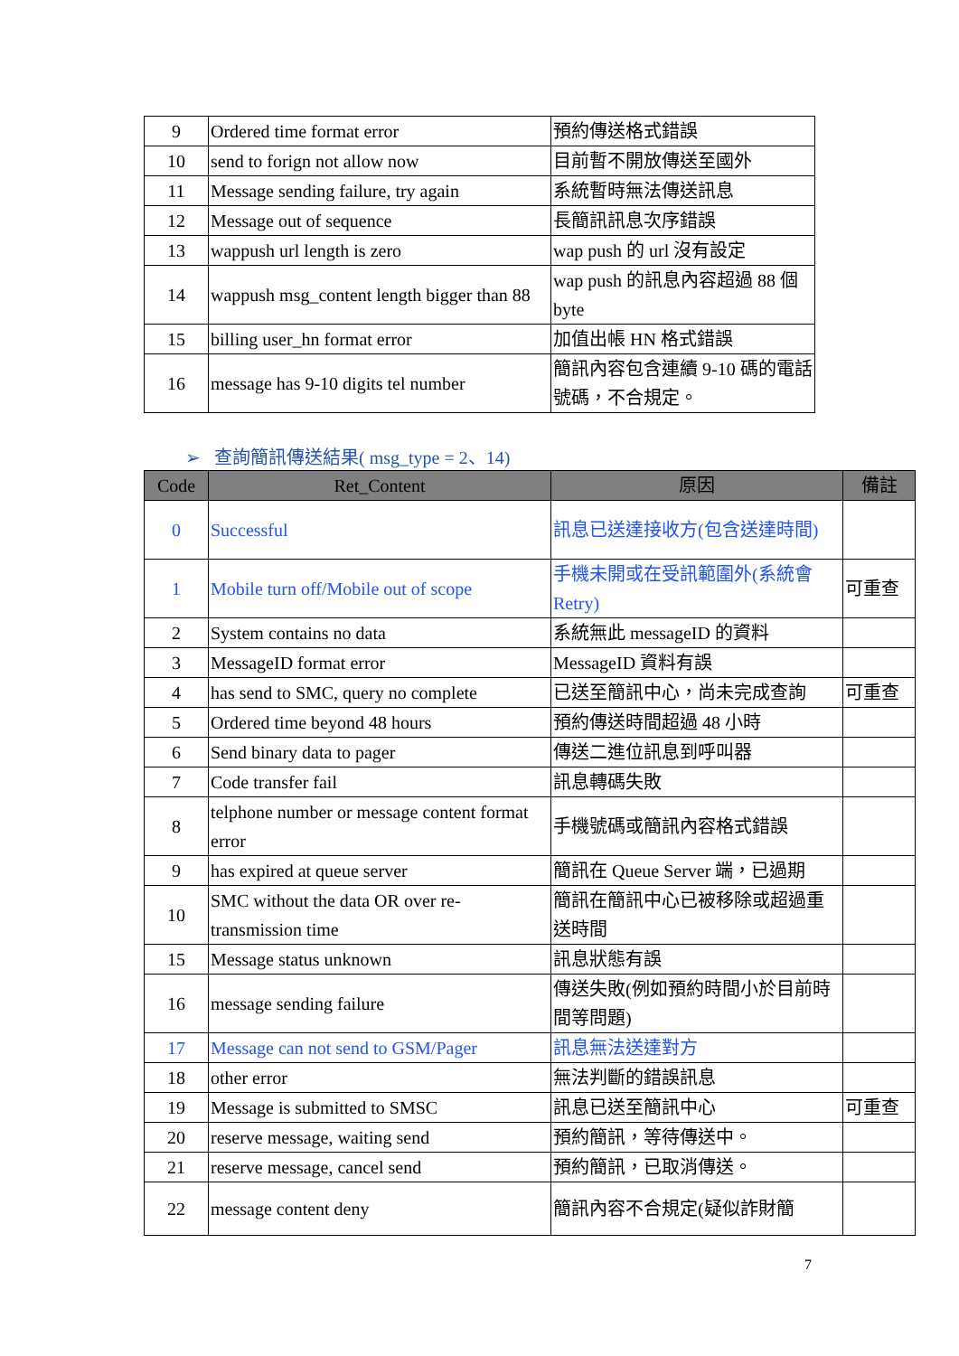| 9 | Ordered time format error | 預約傳送格式錯誤 |
| 10 | send to forign not allow now | 目前暫不開放傳送至國外 |
| 11 | Message sending failure, try again | 系統暫時無法傳送訊息 |
| 12 | Message out of sequence | 長簡訊訊息次序錯誤 |
| 13 | wappush url length is zero | wap push 的 url 沒有設定 |
| 14 | wappush msg_content length bigger than 88 | wap push 的訊息內容超過 88 個 byte |
| 15 | billing user_hn format error | 加值出帳 HN 格式錯誤 |
| 16 | message has 9-10 digits tel number | 簡訊內容包含連續 9-10 碼的電話號碼，不合規定。 |
➢ 查詢簡訊傳送結果( msg_type = 2、14)
| Code | Ret_Content | 原因 | 備註 |
| --- | --- | --- | --- |
| 0 | Successful | 訊息已送達接收方(包含送達時間) | |
| 1 | Mobile turn off/Mobile out of scope | 手機未開或在受訊範圍外(系統會Retry) | 可重查 |
| 2 | System contains no data | 系統無此 messageID 的資料 | |
| 3 | MessageID format error | MessageID 資料有誤 | |
| 4 | has send to SMC, query no complete | 已送至簡訊中心，尚未完成查詢 | 可重查 |
| 5 | Ordered time beyond 48 hours | 預約傳送時間超過 48 小時 | |
| 6 | Send binary data to pager | 傳送二進位訊息到呼叫器 | |
| 7 | Code transfer fail | 訊息轉碼失敗 | |
| 8 | telphone number or message content format error | 手機號碼或簡訊內容格式錯誤 | |
| 9 | has expired at queue server | 簡訊在 Queue Server 端，已過期 | |
| 10 | SMC without the data OR over re-transmission time | 簡訊在簡訊中心已被移除或超過重送時間 | |
| 15 | Message status unknown | 訊息狀態有誤 | |
| 16 | message sending failure | 傳送失敗(例如預約時間小於目前時間等問題) | |
| 17 | Message can not send to GSM/Pager | 訊息無法送達對方 | |
| 18 | other error | 無法判斷的錯誤訊息 | |
| 19 | Message is submitted to SMSC | 訊息已送至簡訊中心 | 可重查 |
| 20 | reserve message, waiting send | 預約簡訊，等待傳送中。 | |
| 21 | reserve message, cancel send | 預約簡訊，已取消傳送。 | |
| 22 | message content deny | 簡訊內容不合規定(疑似詐財簡 | |
7